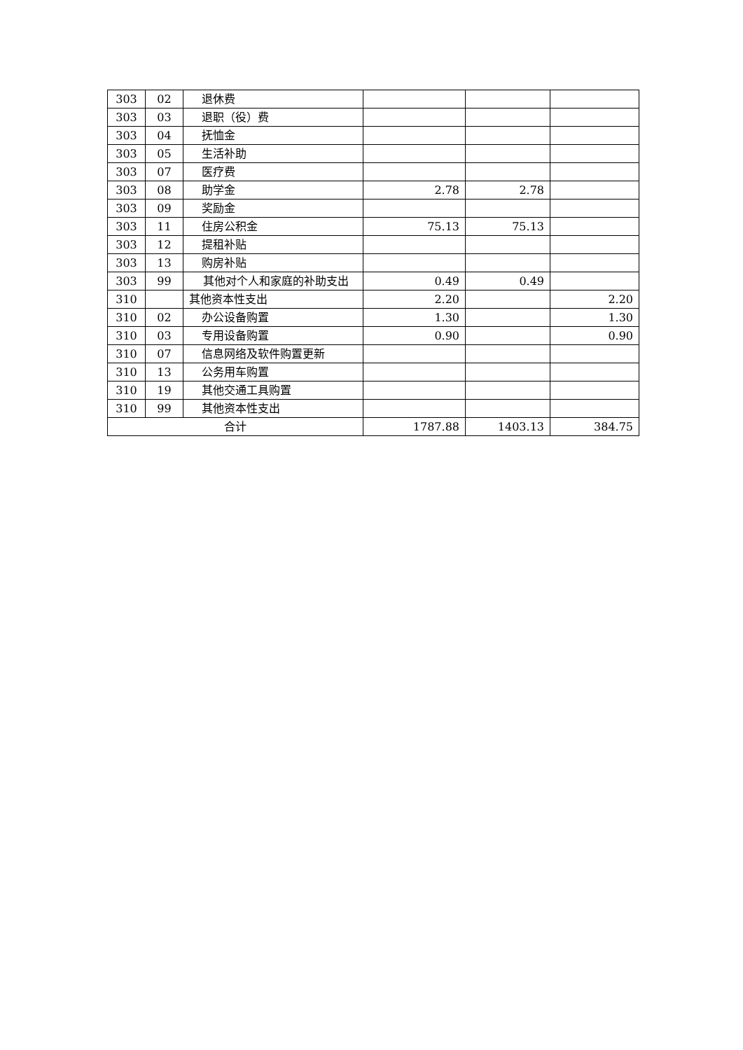| 303 | 02 | 退休费 | | | |
| 303 | 03 | 退职（役）费 | | | |
| 303 | 04 | 抚恤金 | | | |
| 303 | 05 | 生活补助 | | | |
| 303 | 07 | 医疗费 | | | |
| 303 | 08 | 助学金 | 2.78 | 2.78 | |
| 303 | 09 | 奖励金 | | | |
| 303 | 11 | 住房公积金 | 75.13 | 75.13 | |
| 303 | 12 | 提租补贴 | | | |
| 303 | 13 | 购房补贴 | | | |
| 303 | 99 | 其他对个人和家庭的补助支出 | 0.49 | 0.49 | |
| 310 | | 其他资本性支出 | 2.20 | | 2.20 |
| 310 | 02 | 办公设备购置 | 1.30 | | 1.30 |
| 310 | 03 | 专用设备购置 | 0.90 | | 0.90 |
| 310 | 07 | 信息网络及软件购置更新 | | | |
| 310 | 13 | 公务用车购置 | | | |
| 310 | 19 | 其他交通工具购置 | | | |
| 310 | 99 | 其他资本性支出 | | | |
| 合计 | | | 1787.88 | 1403.13 | 384.75 |